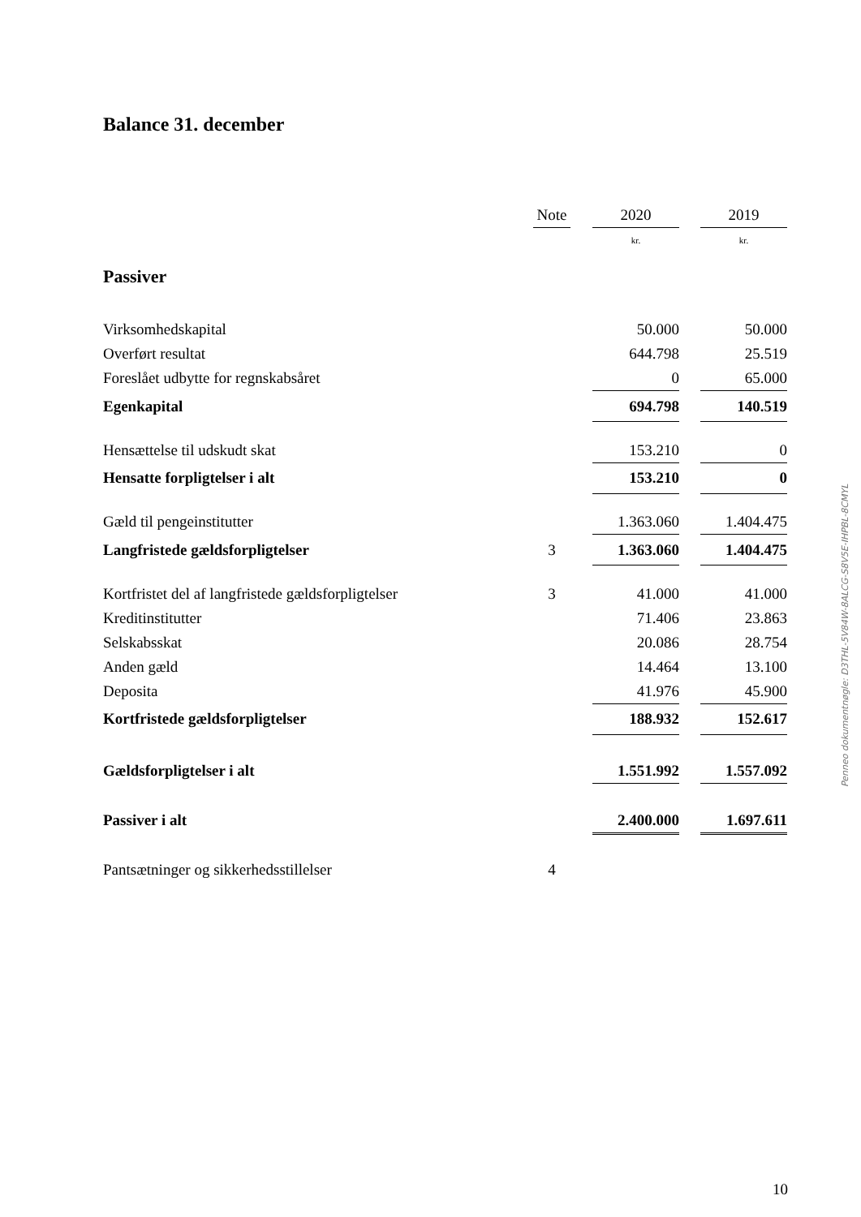Balance 31. december
| | Note | | 2020 | | 2019 |
| --- | --- | --- | --- | --- | --- |
| | | | kr. | | kr. |
| Passiver | | | | | |
| Virksomhedskapital | | | 50.000 | | 50.000 |
| Overført resultat | | | 644.798 | | 25.519 |
| Foreslået udbytte for regnskabsåret | | | 0 | | 65.000 |
| Egenkapital | | | 694.798 | | 140.519 |
| Hensættelse til udskudt skat | | | 153.210 | | 0 |
| Hensatte forpligtelser i alt | | | 153.210 | | 0 |
| Gæld til pengeinstitutter | | | 1.363.060 | | 1.404.475 |
| Langfristede gældsforpligtelser | 3 | | 1.363.060 | | 1.404.475 |
| Kortfristet del af langfristede gældsforpligtelser | 3 | | 41.000 | | 41.000 |
| Kreditinstitutter | | | 71.406 | | 23.863 |
| Selskabsskat | | | 20.086 | | 28.754 |
| Anden gæld | | | 14.464 | | 13.100 |
| Deposita | | | 41.976 | | 45.900 |
| Kortfristede gældsforpligtelser | | | 188.932 | | 152.617 |
| Gældsforpligtelser i alt | | | 1.551.992 | | 1.557.092 |
| Passiver i alt | | | 2.400.000 | | 1.697.611 |
| Pantsætninger og sikkerhedsstillelser | 4 | | | | |
Penneo dokumentnøgle: D3THL-5V84W-8ALCG-S8V5E-IHPBL-8CMYL
10